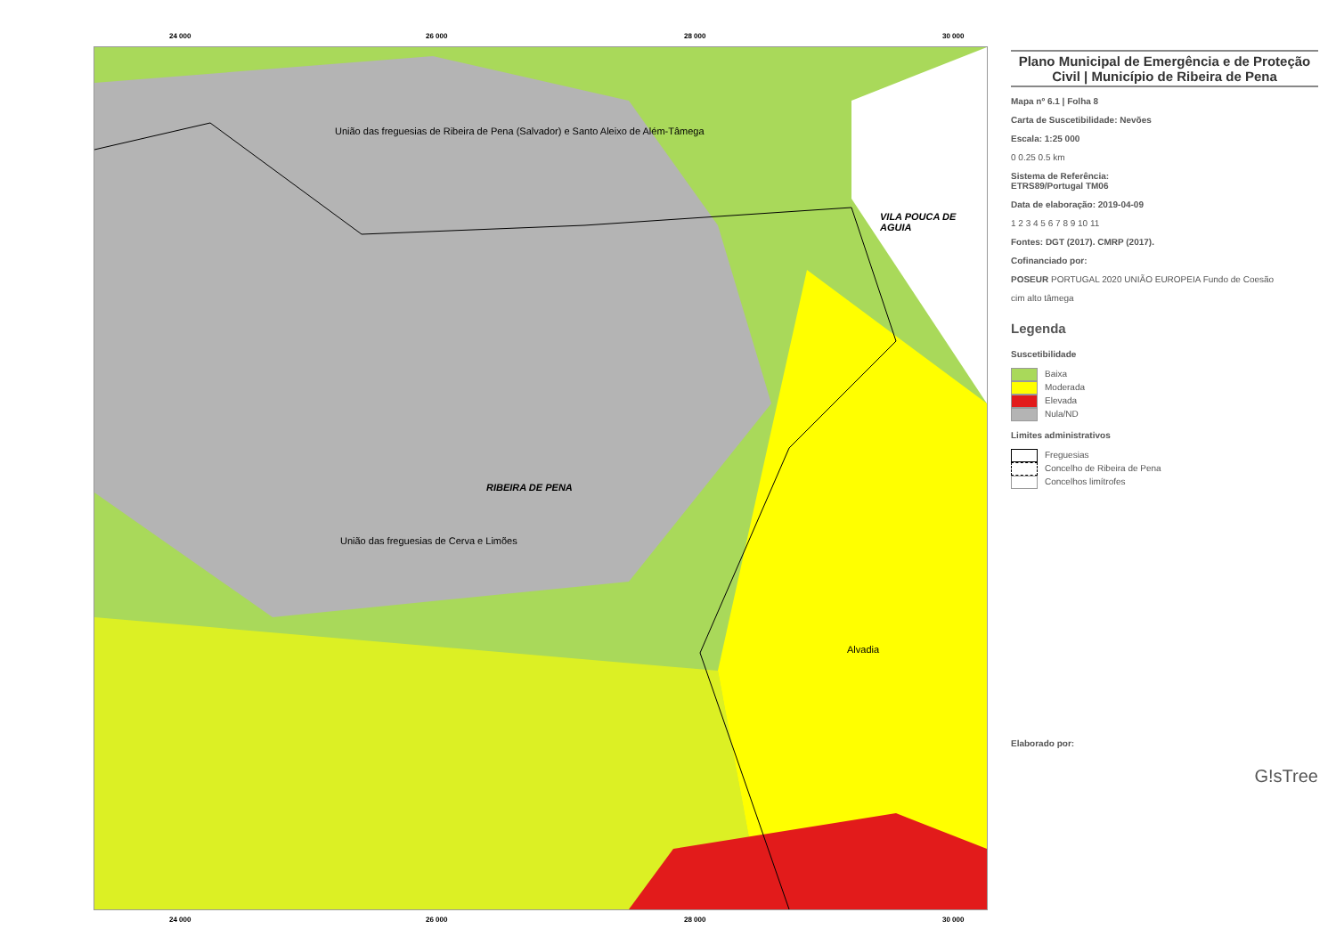24 000 26 000 28 000 30 000
União das freguesias de Ribeira de Pena (Salvador) e Santo Aleixo de Além-Tâmega
VILA POUCA DE AGUIA
RIBEIRA DE PENA
União das freguesias de Cerva e Limões
Alvadia
24 000 26 000 28 000 30 000
Plano Municipal de Emergência e de Proteção Civil | Município de Ribeira de Pena
Mapa nº 6.1 | Folha 8
Carta de Suscetibilidade: Nevões
Escala: 1:25 000
0 0.25 0.5 km
Sistema de Referência:
ETRS89/Portugal TM06
Data de elaboração: 2019-04-09
1 2 3 4 5 6 7 8 9 10 11
Fontes: DGT (2017). CMRP (2017).
Cofinanciado por:
POSEUR PORTUGAL 2020 UNIÃO EUROPEIA Fundo de Coesão
cim alto tâmega
Legenda
Suscetibilidade
Baixa
Moderada
Elevada
Nula/ND
Limites administrativos
Freguesias
Concelho de Ribeira de Pena
Concelhos limítrofes
Elaborado por:
G!sTree